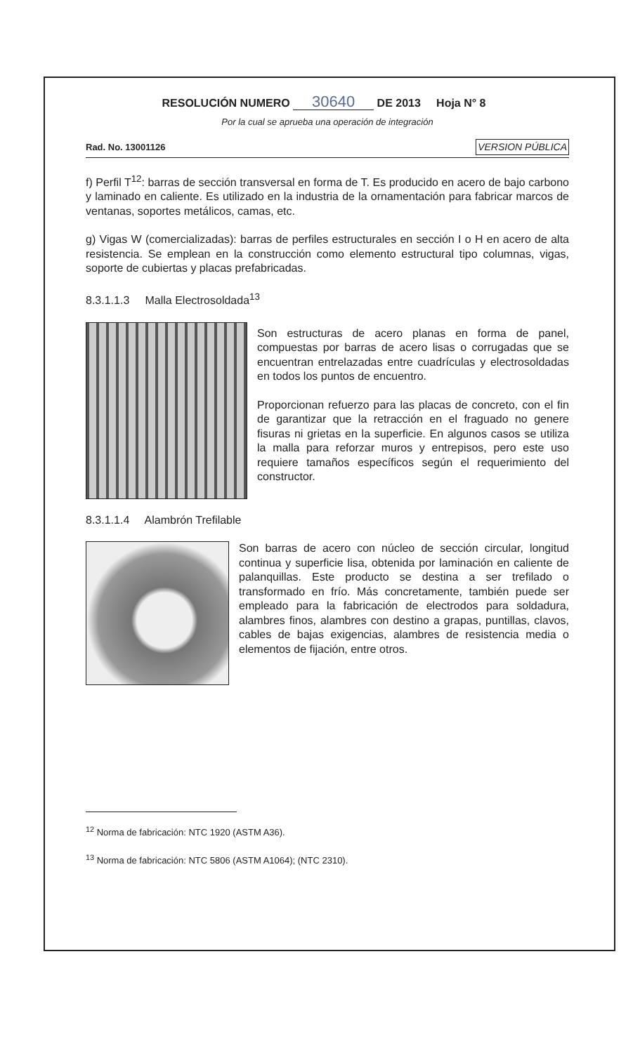RESOLUCIÓN NUMERO 30640 DE 2013 Hoja N° 8
Por la cual se aprueba una operación de integración
Rad. No. 13001126 VERSION PÚBLICA
f) Perfil T<sup>12</sup>: barras de sección transversal en forma de T. Es producido en acero de bajo carbono y laminado en caliente. Es utilizado en la industria de la ornamentación para fabricar marcos de ventanas, soportes metálicos, camas, etc.
g) Vigas W (comercializadas): barras de perfiles estructurales en sección I o H en acero de alta resistencia. Se emplean en la construcción como elemento estructural tipo columnas, vigas, soporte de cubiertas y placas prefabricadas.
8.3.1.1.3 Malla Electrosoldada<sup>13</sup>
Son estructuras de acero planas en forma de panel, compuestas por barras de acero lisas o corrugadas que se encuentran entrelazadas entre cuadrículas y electrosoldadas en todos los puntos de encuentro.
Proporcionan refuerzo para las placas de concreto, con el fin de garantizar que la retracción en el fraguado no genere fisuras ni grietas en la superficie. En algunos casos se utiliza la malla para reforzar muros y entrepisos, pero este uso requiere tamaños específicos según el requerimiento del constructor.
8.3.1.1.4 Alambrón Trefilable
Son barras de acero con núcleo de sección circular, longitud continua y superficie lisa, obtenida por laminación en caliente de palanquillas. Este producto se destina a ser trefilado o transformado en frío. Más concretamente, también puede ser empleado para la fabricación de electrodos para soldadura, alambres finos, alambres con destino a grapas, puntillas, clavos, cables de bajas exigencias, alambres de resistencia media o elementos de fijación, entre otros.
<sup>12</sup> Norma de fabricación: NTC 1920 (ASTM A36).
<sup>13</sup> Norma de fabricación: NTC 5806 (ASTM A1064); (NTC 2310).